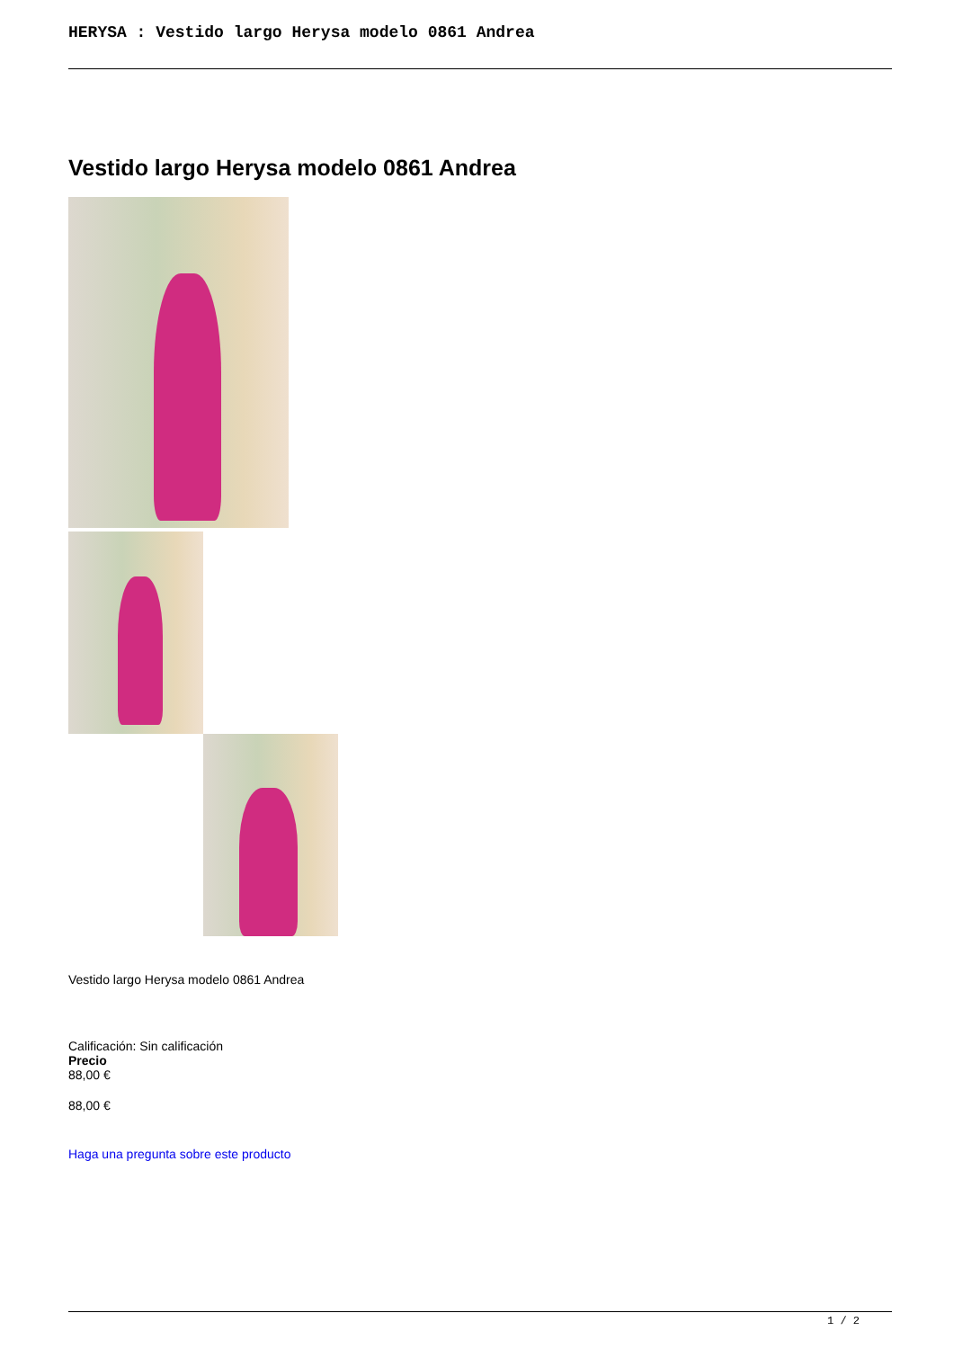HERYSA : Vestido largo Herysa modelo 0861 Andrea
Vestido largo Herysa modelo 0861 Andrea
Vestido largo Herysa modelo 0861 Andrea
Calificación: Sin calificación
Precio
88,00 €
88,00 €
Haga una pregunta sobre este producto
1 / 2